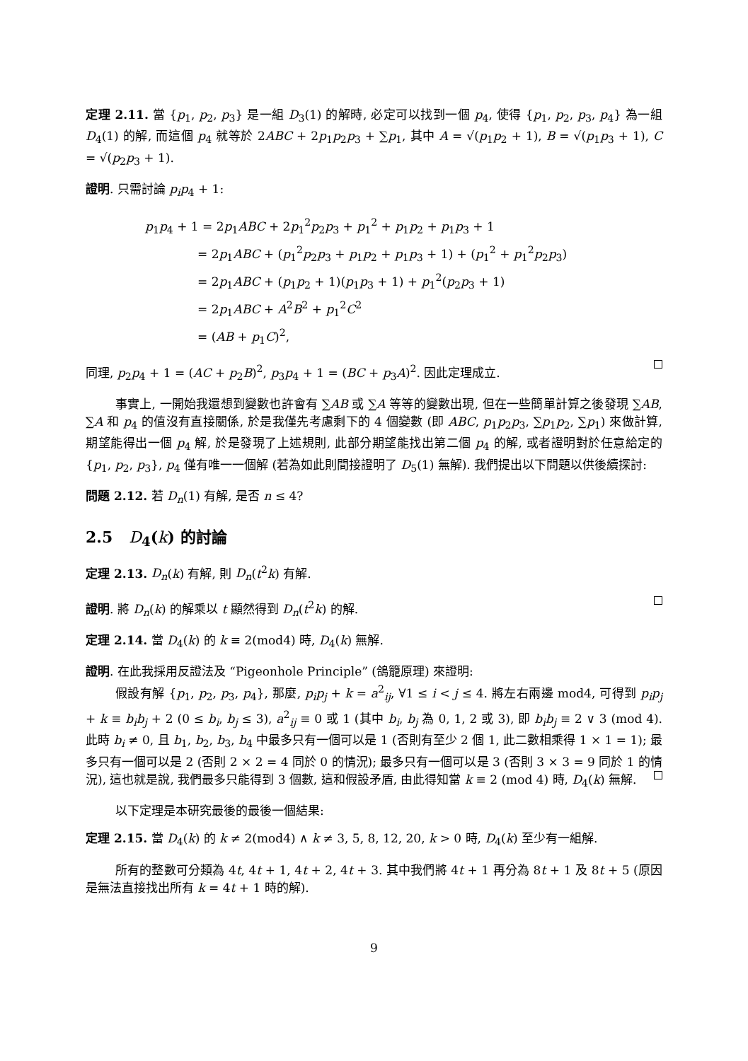定理 2.11. 當 {p<sub>1</sub>, p<sub>2</sub>, p<sub>3</sub>} 是一組 D<sub>3</sub>(1) 的解時, 必定可以找到一個 p<sub>4</sub>, 使得 {p<sub>1</sub>, p<sub>2</sub>, p<sub>3</sub>, p<sub>4</sub>} 為一組 D<sub>4</sub>(1) 的解, 而這個 p<sub>4</sub> 就等於 2ABC + 2p<sub>1</sub>p<sub>2</sub>p<sub>3</sub> + ∑p<sub>1</sub>, 其中 A = √(p<sub>1</sub>p<sub>2</sub> + 1), B = √(p<sub>1</sub>p<sub>3</sub> + 1), C = √(p<sub>2</sub>p<sub>3</sub> + 1).
證明. 只需討論 p<sub>i</sub>p<sub>4</sub> + 1:
p<sub>1</sub>p<sub>4</sub> + 1 = 2p<sub>1</sub>ABC + 2p<sub>1</sub><sup>2</sup>p<sub>2</sub>p<sub>3</sub> + p<sub>1</sub><sup>2</sup> + p<sub>1</sub>p<sub>2</sub> + p<sub>1</sub>p<sub>3</sub> + 1
= 2p<sub>1</sub>ABC + (p<sub>1</sub><sup>2</sup>p<sub>2</sub>p<sub>3</sub> + p<sub>1</sub>p<sub>2</sub> + p<sub>1</sub>p<sub>3</sub> + 1) + (p<sub>1</sub><sup>2</sup> + p<sub>1</sub><sup>2</sup>p<sub>2</sub>p<sub>3</sub>)
= 2p<sub>1</sub>ABC + (p<sub>1</sub>p<sub>2</sub> + 1)(p<sub>1</sub>p<sub>3</sub> + 1) + p<sub>1</sub><sup>2</sup>(p<sub>2</sub>p<sub>3</sub> + 1)
= 2p<sub>1</sub>ABC + A<sup>2</sup>B<sup>2</sup> + p<sub>1</sub><sup>2</sup>C<sup>2</sup>
= (AB + p<sub>1</sub>C)<sup>2</sup>,
同理, p<sub>2</sub>p<sub>4</sub> + 1 = (AC + p<sub>2</sub>B)<sup>2</sup>, p<sub>3</sub>p<sub>4</sub> + 1 = (BC + p<sub>3</sub>A)<sup>2</sup>. 因此定理成立.
事實上, 一開始我還想到變數也許會有 ∑AB 或 ∑A 等等的變數出現, 但在一些簡單計算之後發現 ∑AB, ∑A 和 p<sub>4</sub> 的值沒有直接關係, 於是我僅先考慮剩下的 4 個變數 (即 ABC, p<sub>1</sub>p<sub>2</sub>p<sub>3</sub>, ∑p<sub>1</sub>p<sub>2</sub>, ∑p<sub>1</sub>) 來做計算, 期望能得出一個 p<sub>4</sub> 解, 於是發現了上述規則, 此部分期望能找出第二個 p<sub>4</sub> 的解, 或者證明對於任意給定的 {p<sub>1</sub>, p<sub>2</sub>, p<sub>3</sub>}, p<sub>4</sub> 僅有唯一一個解 (若為如此則間接證明了 D<sub>5</sub>(1) 無解). 我們提出以下問題以供後續探討:
問題 2.12. 若 D<sub>n</sub>(1) 有解, 是否 n ≤ 4?
2.5 D<sub>4</sub>(k) 的討論
定理 2.13. D<sub>n</sub>(k) 有解, 則 D<sub>n</sub>(t<sup>2</sup>k) 有解.
證明. 將 D<sub>n</sub>(k) 的解乘以 t 顯然得到 D<sub>n</sub>(t<sup>2</sup>k) 的解.
定理 2.14. 當 D<sub>4</sub>(k) 的 k ≡ 2(mod4) 時, D<sub>4</sub>(k) 無解.
證明. 在此我採用反證法及 “Pigeonhole Principle” (鴿籠原理) 來證明:
假設有解 {p<sub>1</sub>, p<sub>2</sub>, p<sub>3</sub>, p<sub>4</sub>}, 那麼, p<sub>i</sub>p<sub>j</sub> + k = a<sup>2</sup><sub>ij</sub>, ∀1 ≤ i < j ≤ 4. 將左右兩邊 mod4, 可得到 p<sub>i</sub>p<sub>j</sub> + k ≡ b<sub>i</sub>b<sub>j</sub> + 2 (0 ≤ b<sub>i</sub>, b<sub>j</sub> ≤ 3), a<sup>2</sup><sub>ij</sub> ≡ 0 或 1 (其中 b<sub>i</sub>, b<sub>j</sub> 為 0, 1, 2 或 3), 即 b<sub>i</sub>b<sub>j</sub> ≡ 2 ∨ 3 (mod 4). 此時 b<sub>i</sub> ≠ 0, 且 b<sub>1</sub>, b<sub>2</sub>, b<sub>3</sub>, b<sub>4</sub> 中最多只有一個可以是 1 (否則有至少 2 個 1, 此二數相乘得 1 × 1 = 1); 最多只有一個可以是 2 (否則 2 × 2 = 4 同於 0 的情況); 最多只有一個可以是 3 (否則 3 × 3 = 9 同於 1 的情況), 這也就是說, 我們最多只能得到 3 個數, 這和假設矛盾, 由此得知當 k ≡ 2 (mod 4) 時, D<sub>4</sub>(k) 無解.
以下定理是本研究最後的最後一個結果:
定理 2.15. 當 D<sub>4</sub>(k) 的 k ≠ 2(mod4) ∧ k ≠ 3, 5, 8, 12, 20, k > 0 時, D<sub>4</sub>(k) 至少有一組解.
所有的整數可分類為 4t, 4t + 1, 4t + 2, 4t + 3. 其中我們將 4t + 1 再分為 8t + 1 及 8t + 5 (原因是無法直接找出所有 k = 4t + 1 時的解).
9